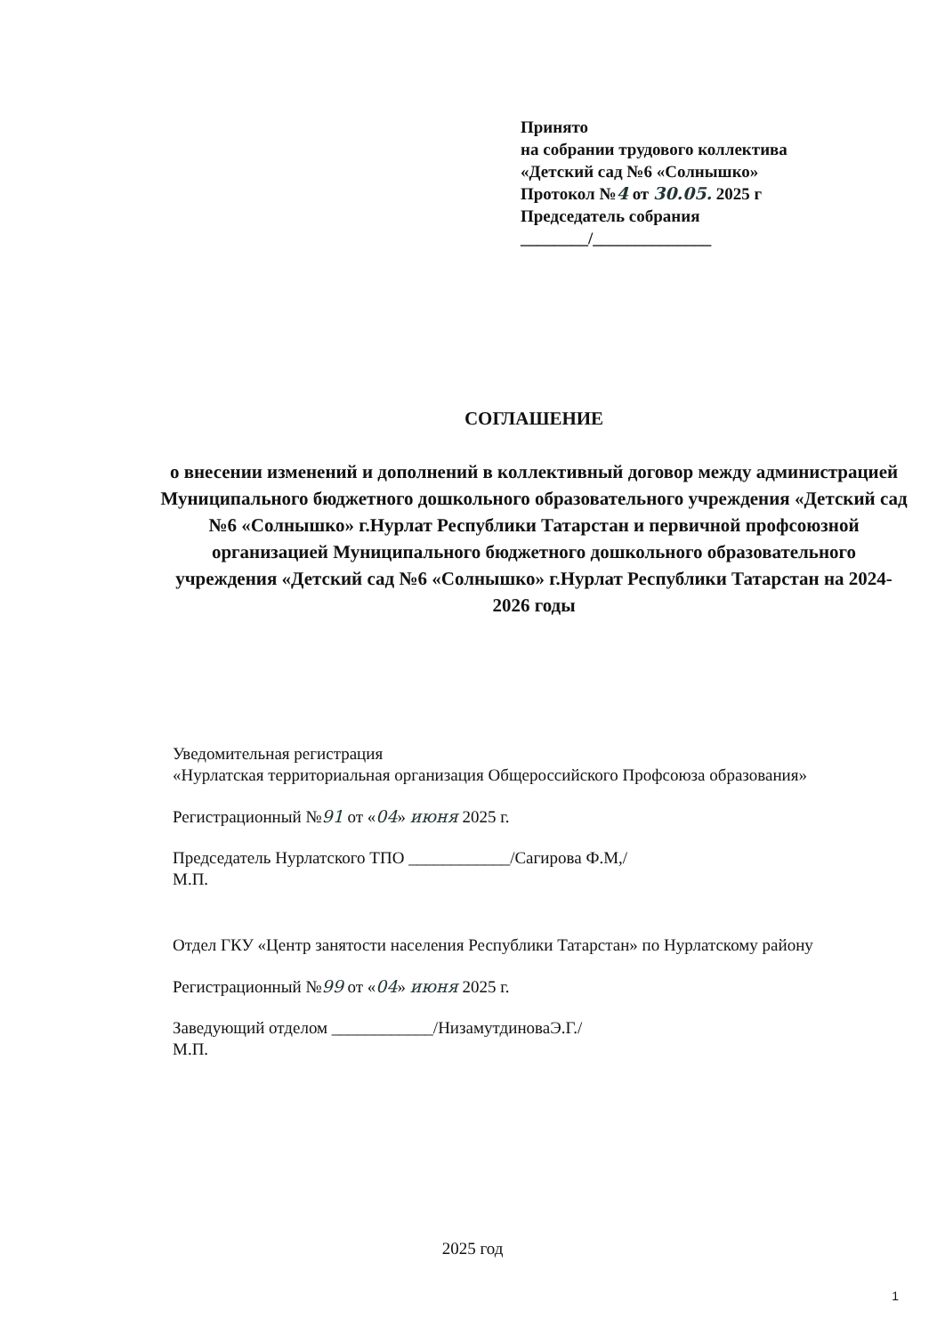Принято
на собрании трудового коллектива
«Детский сад №6 «Солнышко»
Протокол №4 от 30.05. 2025 г
Председатель собрания
________/______________
СОГЛАШЕНИЕ
о внесении изменений и дополнений в коллективный договор между администрацией Муниципального бюджетного дошкольного образовательного учреждения «Детский сад №6 «Солнышко» г.Нурлат Республики Татарстан и первичной профсоюзной организацией Муниципального бюджетного дошкольного образовательного учреждения «Детский сад №6 «Солнышко» г.Нурлат Республики Татарстан на 2024-2026 годы
Уведомительная регистрация
«Нурлатская территориальная организация Общероссийского Профсоюза образования»
Регистрационный №91 от «04» июня 2025 г.
Председатель Нурлатского ТПО ____________/Сагирова Ф.М,/
М.П.
Отдел ГКУ «Центр занятости населения Республики Татарстан» по Нурлатскому району
Регистрационный №99 от «04» июня 2025 г.
Заведующий отделом ____________/НизамутдиноваЭ.Г./
М.П.
2025 год
1